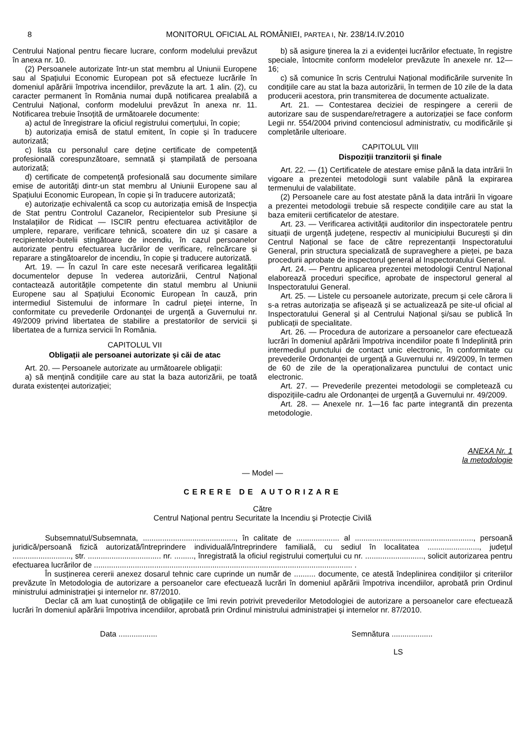8 MONITORUL OFICIAL AL ROMÂNIEI, PARTEA I, Nr. 238/14.IV.2010
Centrului Național pentru fiecare lucrare, conform modelului prevăzut în anexa nr. 10.
(2) Persoanele autorizate într-un stat membru al Uniunii Europene sau al Spațiului Economic European pot să efectueze lucrările în domeniul apărării împotriva incendiilor, prevăzute la art. 1 alin. (2), cu caracter permanent în România numai după notificarea prealabilă a Centrului Național, conform modelului prevăzut în anexa nr. 11. Notificarea trebuie însoțită de următoarele documente:
a) actul de înregistrare la oficiul registrului comerțului, în copie;
b) autorizația emisă de statul emitent, în copie și în traducere autorizată;
c) lista cu personalul care deține certificate de competență profesională corespunzătoare, semnată și ștampilată de persoana autorizată;
d) certificate de competență profesională sau documente similare emise de autorități dintr-un stat membru al Uniunii Europene sau al Spațiului Economic European, în copie și în traducere autorizată;
e) autorizație echivalentă ca scop cu autorizația emisă de Inspecția de Stat pentru Controlul Cazanelor, Recipientelor sub Presiune și Instalațiilor de Ridicat — ISCIR pentru efectuarea activităților de umplere, reparare, verificare tehnică, scoatere din uz și casare a recipientelor-butelii stingătoare de incendiu, în cazul persoanelor autorizate pentru efectuarea lucrărilor de verificare, reîncărcare și reparare a stingătoarelor de incendiu, în copie și traducere autorizată.
Art. 19. — În cazul în care este necesară verificarea legalității documentelor depuse în vederea autorizării, Centrul Național contactează autoritățile competente din statul membru al Uniunii Europene sau al Spațiului Economic European în cauză, prin intermediul Sistemului de informare în cadrul pieței interne, în conformitate cu prevederile Ordonanței de urgență a Guvernului nr. 49/2009 privind libertatea de stabilire a prestatorilor de servicii și libertatea de a furniza servicii în România.
CAPITOLUL VII
Obligații ale persoanei autorizate și căi de atac
Art. 20. — Persoanele autorizate au următoarele obligații:
a) să mențină condițiile care au stat la baza autorizării, pe toată durata existenței autorizației;
b) să asigure ținerea la zi a evidenței lucrărilor efectuate, în registre speciale, întocmite conform modelelor prevăzute în anexele nr. 12—16;
c) să comunice în scris Centrului Național modificările survenite în condițiile care au stat la baza autorizării, în termen de 10 zile de la data producerii acestora, prin transmiterea de documente actualizate.
Art. 21. — Contestarea deciziei de respingere a cererii de autorizare sau de suspendare/retragere a autorizației se face conform Legii nr. 554/2004 privind contenciosul administrativ, cu modificările și completările ulterioare.
CAPITOLUL VIII
Dispoziții tranzitorii și finale
Art. 22. — (1) Certificatele de atestare emise până la data intrării în vigoare a prezentei metodologii sunt valabile până la expirarea termenului de valabilitate.
(2) Persoanele care au fost atestate până la data intrării în vigoare a prezentei metodologii trebuie să respecte condițiile care au stat la baza emiterii certificatelor de atestare.
Art. 23. — Verificarea activității auditorilor din inspectoratele pentru situații de urgență județene, respectiv al municipiului București și din Centrul Național se face de către reprezentanții Inspectoratului General, prin structura specializată de supraveghere a pieței, pe baza procedurii aprobate de inspectorul general al Inspectoratului General.
Art. 24. — Pentru aplicarea prezentei metodologii Centrul Național elaborează proceduri specifice, aprobate de inspectorul general al Inspectoratului General.
Art. 25. — Listele cu persoanele autorizate, precum și cele cărora li s-a retras autorizația se afișează și se actualizează pe site-ul oficial al Inspectoratului General și al Centrului Național și/sau se publică în publicații de specialitate.
Art. 26. — Procedura de autorizare a persoanelor care efectuează lucrări în domeniul apărării împotriva incendiilor poate fi îndeplinită prin intermediul punctului de contact unic electronic, în conformitate cu prevederile Ordonanței de urgență a Guvernului nr. 49/2009, în termen de 60 de zile de la operaționalizarea punctului de contact unic electronic.
Art. 27. — Prevederile prezentei metodologii se completează cu dispozițiile-cadru ale Ordonanței de urgență a Guvernului nr. 49/2009.
Art. 28. — Anexele nr. 1—16 fac parte integrantă din prezenta metodologie.
ANEXA Nr. 1
la metodologie
— Model —
CERERE DE AUTORIZARE
Către
Centrul Național pentru Securitate la Incendiu și Protecție Civilă
Subsemnatul/Subsemnata, ..........................................., în calitate de .................... al ......................................................., persoană juridică/persoană fizică autorizată/întreprindere individuală/întreprindere familială, cu sediul în localitatea ........................, județul ..........................., str. .................................. nr. ........., înregistrată la oficiul registrului comerțului cu nr. ..........................., solicit autorizarea pentru efectuarea lucrărilor de ........................................................................................................................ .
În susținerea cererii anexez dosarul tehnic care cuprinde un număr de .......... documente, ce atestă îndeplinirea condițiilor și criteriilor prevăzute în Metodologia de autorizare a persoanelor care efectuează lucrări în domeniul apărării împotriva incendiilor, aprobată prin Ordinul ministrului administrației și internelor nr. 87/2010.
Declar că am luat cunoștință de obligațiile ce îmi revin potrivit prevederilor Metodologiei de autorizare a persoanelor care efectuează lucrări în domeniul apărării împotriva incendiilor, aprobată prin Ordinul ministrului administrației și internelor nr. 87/2010.
Data .................. Semnătura ...................
LS